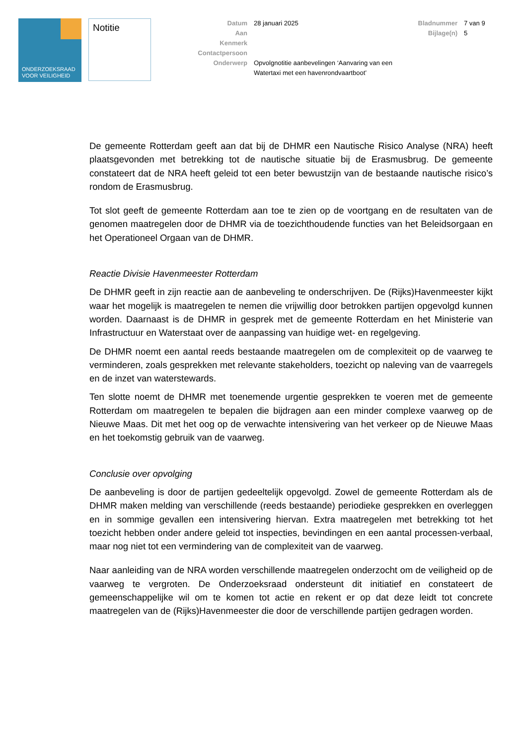ONDERZOEKSRAAD
VOOR VEILIGHEID
Notitie
Datum 28 januari 2025
Aan
Kenmerk
Contactpersoon
Onderwerp Opvolgnotitie aanbevelingen ‘Aanvaring van een Watertaxi met een havenrondvaartboot’
Bladnummer 7 van 9
Bijlage(n) 5
De gemeente Rotterdam geeft aan dat bij de DHMR een Nautische Risico Analyse (NRA) heeft plaatsgevonden met betrekking tot de nautische situatie bij de Erasmusbrug. De gemeente constateert dat de NRA heeft geleid tot een beter bewustzijn van de bestaande nautische risico’s rondom de Erasmusbrug.
Tot slot geeft de gemeente Rotterdam aan toe te zien op de voortgang en de resultaten van de genomen maatregelen door de DHMR via de toezichthoudende functies van het Beleidsorgaan en het Operationeel Orgaan van de DHMR.
Reactie Divisie Havenmeester Rotterdam
De DHMR geeft in zijn reactie aan de aanbeveling te onderschrijven. De (Rijks)Havenmeester kijkt waar het mogelijk is maatregelen te nemen die vrijwillig door betrokken partijen opgevolgd kunnen worden. Daarnaast is de DHMR in gesprek met de gemeente Rotterdam en het Ministerie van Infrastructuur en Waterstaat over de aanpassing van huidige wet- en regelgeving.
De DHMR noemt een aantal reeds bestaande maatregelen om de complexiteit op de vaarweg te verminderen, zoals gesprekken met relevante stakeholders, toezicht op naleving van de vaarregels en de inzet van waterstewards.
Ten slotte noemt de DHMR met toenemende urgentie gesprekken te voeren met de gemeente Rotterdam om maatregelen te bepalen die bijdragen aan een minder complexe vaarweg op de Nieuwe Maas. Dit met het oog op de verwachte intensivering van het verkeer op de Nieuwe Maas en het toekomstig gebruik van de vaarweg.
Conclusie over opvolging
De aanbeveling is door de partijen gedeeltelijk opgevolgd. Zowel de gemeente Rotterdam als de DHMR maken melding van verschillende (reeds bestaande) periodieke gesprekken en overleggen en in sommige gevallen een intensivering hiervan. Extra maatregelen met betrekking tot het toezicht hebben onder andere geleid tot inspecties, bevindingen en een aantal processen-verbaal, maar nog niet tot een vermindering van de complexiteit van de vaarweg.
Naar aanleiding van de NRA worden verschillende maatregelen onderzocht om de veiligheid op de vaarweg te vergroten. De Onderzoeksraad ondersteunt dit initiatief en constateert de gemeenschappelijke wil om te komen tot actie en rekent er op dat deze leidt tot concrete maatregelen van de (Rijks)Havenmeester die door de verschillende partijen gedragen worden.